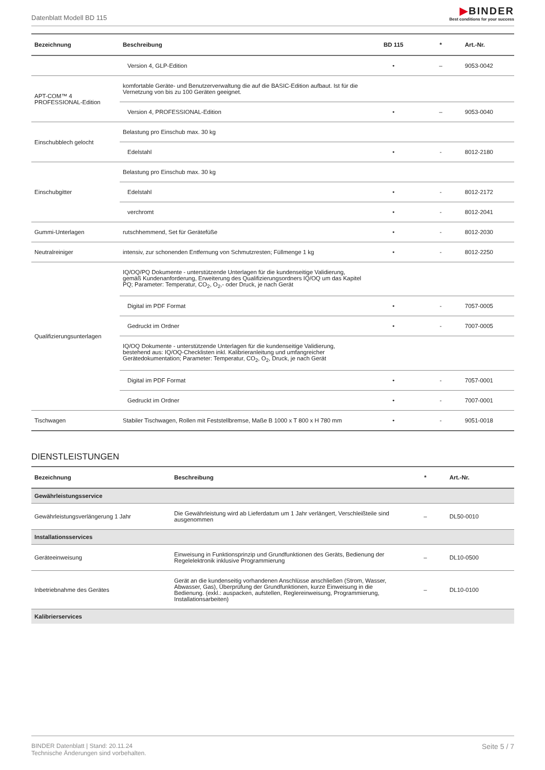Datenblatt Modell BD 115
▶BINDER
Best conditions for your success
| Bezeichnung | Beschreibung | BD 115 | * | Art.-Nr. |
| --- | --- | --- | --- | --- |
| | Version 4, GLP-Edition | • | – | 9053-0042 |
| APT-COM™ 4 PROFESSIONAL-Edition | komfortable Geräte- und Benutzerverwaltung die auf die BASIC-Edition aufbaut. Ist für die Vernetzung von bis zu 100 Geräten geeignet. | | | |
| | Version 4, PROFESSIONAL-Edition | • | – | 9053-0040 |
| Einschubblech gelocht | Belastung pro Einschub max. 30 kg | | | |
| | Edelstahl | • | - | 8012-2180 |
| Einschubgitter | Belastung pro Einschub max. 30 kg | | | |
| | Edelstahl | • | - | 8012-2172 |
| | verchromt | • | - | 8012-2041 |
| Gummi-Unterlagen | rutschhemmend, Set für Gerätefüße | • | - | 8012-2030 |
| Neutralreiniger | intensiv, zur schonenden Entfernung von Schmutzresten; Füllmenge 1 kg | • | - | 8012-2250 |
| Qualifizierungsunterlagen | IQ/OQ/PQ Dokumente - unterstützende Unterlagen für die kundenseitige Validierung, gemäß Kundenanforderung, Erweiterung des Qualifizierungsordners IQ/OQ um das Kapitel PQ; Parameter: Temperatur, CO<sub>2</sub>, O<sub>2</sub>,- oder Druck, je nach Gerät | | | |
| | Digital im PDF Format | • | - | 7057-0005 |
| | Gedruckt im Ordner | • | - | 7007-0005 |
| | IQ/OQ Dokumente - unterstützende Unterlagen für die kundenseitige Validierung, bestehend aus: IQ/OQ-Checklisten inkl. Kalibrieranleitung und umfangreicher Gerätedokumentation; Parameter: Temperatur, CO<sub>2</sub>, O<sub>2</sub>, Druck, je nach Gerät | | | |
| | Digital im PDF Format | • | - | 7057-0001 |
| | Gedruckt im Ordner | • | - | 7007-0001 |
| Tischwagen | Stabiler Tischwagen, Rollen mit Feststellbremse, Maße B 1000 x T 800 x H 780 mm | • | - | 9051-0018 |
DIENSTLEISTUNGEN
| Bezeichnung | Beschreibung | * | Art.-Nr. |
| --- | --- | --- | --- |
| Gewährleistungsservice | | | |
| Gewährleistungsverlängerung 1 Jahr | Die Gewährleistung wird ab Lieferdatum um 1 Jahr verlängert, Verschleißteile sind ausgenommen | – | DL50-0010 |
| Installationsservices | | | |
| Geräteeinweisung | Einweisung in Funktionsprinzip und Grundfunktionen des Geräts, Bedienung der Regelelektronik inklusive Programmierung | – | DL10-0500 |
| Inbetriebnahme des Gerätes | Gerät an die kundenseitig vorhandenen Anschlüsse anschließen (Strom, Wasser, Abwasser, Gas), Überprüfung der Grundfunktionen, kurze Einweisung in die Bedienung. (exkl.: auspacken, aufstellen, Reglereinweisung, Programmierung, Installationsarbeiten) | – | DL10-0100 |
| Kalibrierservices | | | |
BINDER Datenblatt | Stand: 20.11.24
Technische Änderungen sind vorbehalten.
Seite 5 / 7